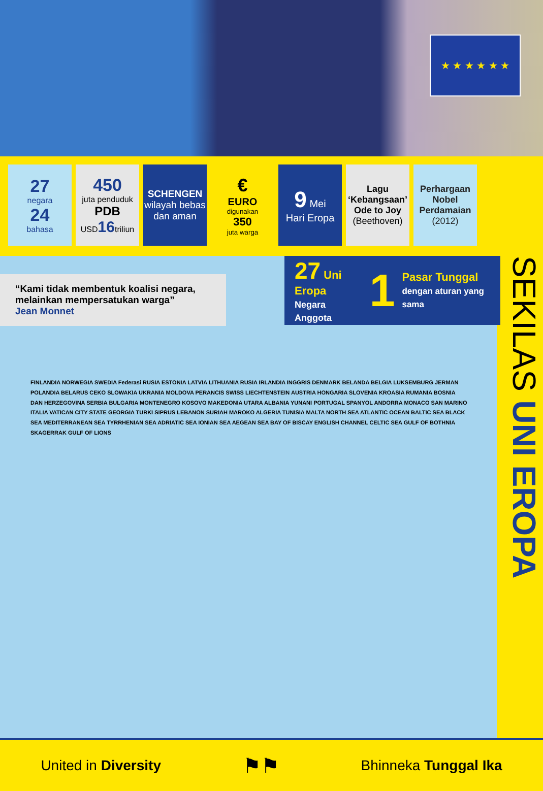★ ★ ★ ★ ★ ★
27
negara
24
bahasa
450
juta penduduk
PDB
USD16triliun
SCHENGEN
wilayah bebas dan aman
€
EURO
digunakan
350
juta warga
9 Mei
Hari Eropa
Lagu ‘Kebangsaan’ Ode to Joy
(Beethoven)
Perhargaan Nobel Perdamaian
(2012)
“Kami tidak membentuk koalisi negara, melainkan mempersatukan warga”
Jean Monnet
27 Uni Eropa
Negara Anggota
1
Pasar Tunggal
dengan aturan yang sama
FINLANDIA NORWEGIA SWEDIA Federasi RUSIA ESTONIA LATVIA LITHUANIA RUSIA IRLANDIA INGGRIS DENMARK BELANDA BELGIA LUKSEMBURG JERMAN POLANDIA BELARUS CEKO SLOWAKIA UKRANIA MOLDOVA PERANCIS SWISS LIECHTENSTEIN AUSTRIA HONGARIA SLOVENIA KROASIA RUMANIA BOSNIA DAN HERZEGOVINA SERBIA BULGARIA MONTENEGRO KOSOVO MAKEDONIA UTARA ALBANIA YUNANI PORTUGAL SPANYOL ANDORRA MONACO SAN MARINO ITALIA VATICAN CITY STATE GEORGIA TURKI SIPRUS LEBANON SURIAH MAROKO ALGERIA TUNISIA MALTA NORTH SEA ATLANTIC OCEAN BALTIC SEA BLACK SEA MEDITERRANEAN SEA TYRRHENIAN SEA ADRIATIC SEA IONIAN SEA AEGEAN SEA BAY OF BISCAY ENGLISH CHANNEL CELTIC SEA GULF OF BOTHNIA SKAGERRAK GULF OF LIONS
SEKILAS UNI EROPA
United in Diversity ⚑⚑ Bhinneka Tunggal Ika